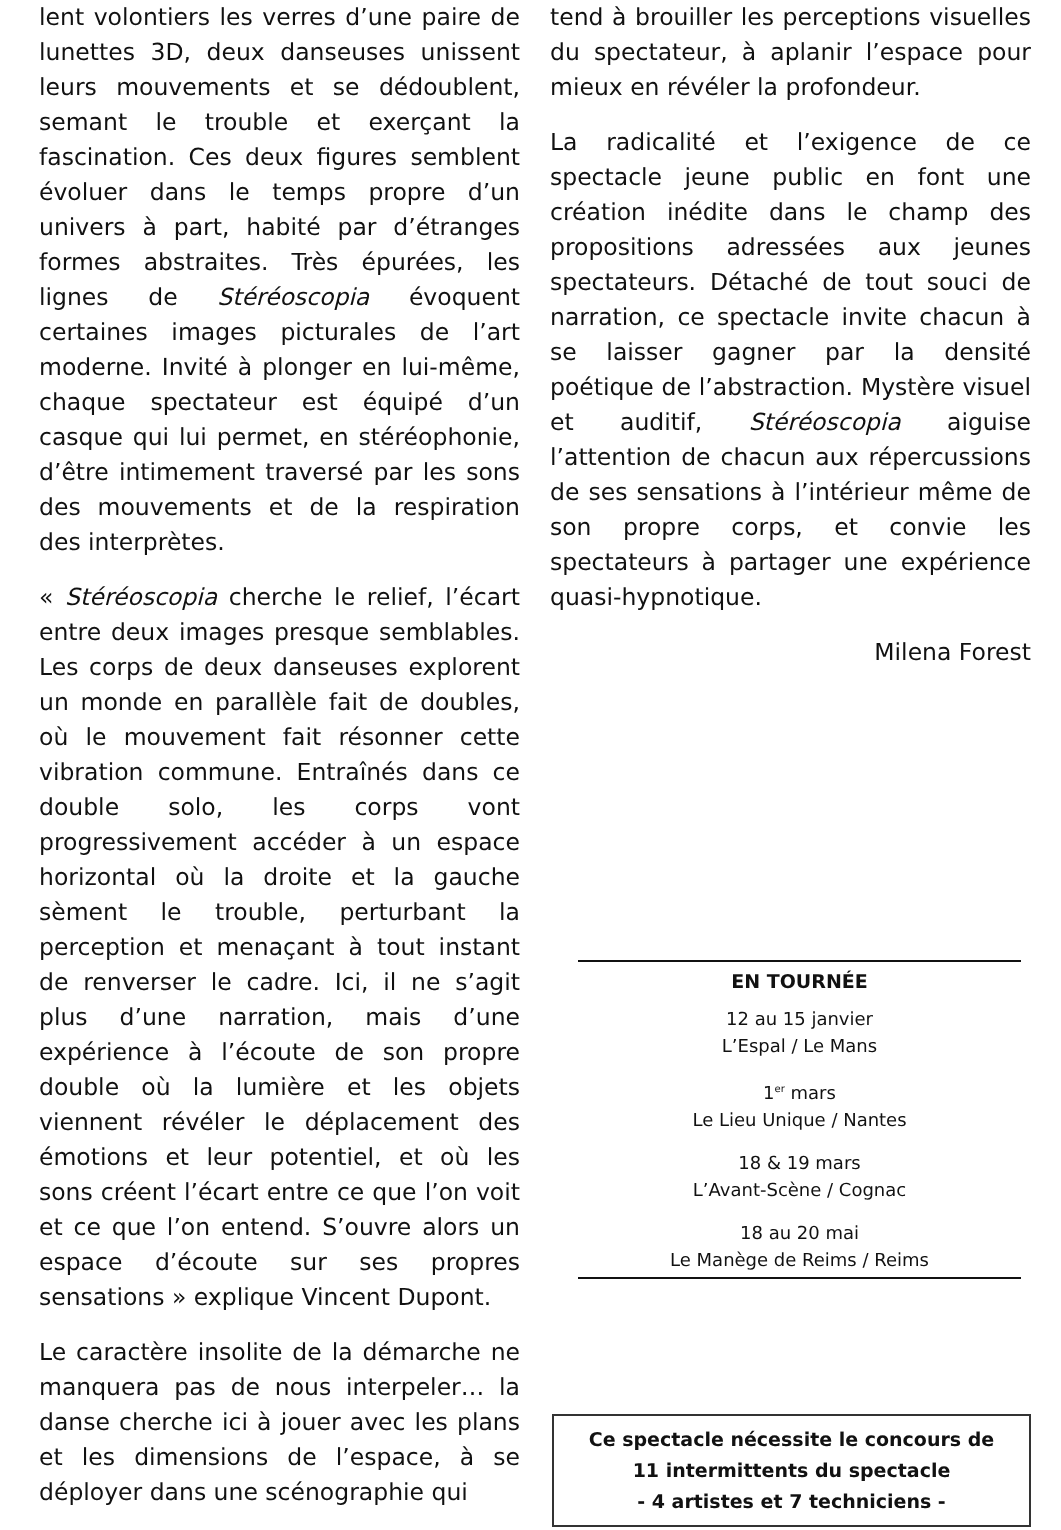lent volontiers les verres d’une paire de lunettes 3D, deux danseuses unissent leurs mouvements et se dédoublent, semant le trouble et exerçant la fascination. Ces deux figures semblent évoluer dans le temps propre d’un univers à part, habité par d’étranges formes abstraites. Très épurées, les lignes de Stéréoscopia évoquent certaines images picturales de l’art moderne. Invité à plonger en lui-même, chaque spectateur est équipé d’un casque qui lui permet, en stéréophonie, d’être intimement traversé par les sons des mouvements et de la respiration des interprètes.
« Stéréoscopia cherche le relief, l’écart entre deux images presque semblables. Les corps de deux danseuses explorent un monde en parallèle fait de doubles, où le mouvement fait résonner cette vibration commune. Entraînés dans ce double solo, les corps vont progressivement accéder à un espace horizontal où la droite et la gauche sèment le trouble, perturbant la perception et menaçant à tout instant de renverser le cadre. Ici, il ne s’agit plus d’une narration, mais d’une expérience à l’écoute de son propre double où la lumière et les objets viennent révéler le déplacement des émotions et leur potentiel, et où les sons créent l’écart entre ce que l’on voit et ce que l’on entend. S’ouvre alors un espace d’écoute sur ses propres sensations » explique Vincent Dupont.
Le caractère insolite de la démarche ne manquera pas de nous interpeler… la danse cherche ici à jouer avec les plans et les dimensions de l’espace, à se déployer dans une scénographie qui
tend à brouiller les perceptions visuelles du spectateur, à aplanir l’espace pour mieux en révéler la profondeur.
La radicalité et l’exigence de ce spectacle jeune public en font une création inédite dans le champ des propositions adressées aux jeunes spectateurs. Détaché de tout souci de narration, ce spectacle invite chacun à se laisser gagner par la densité poétique de l’abstraction. Mystère visuel et auditif, Stéréoscopia aiguise l’attention de chacun aux répercussions de ses sensations à l’intérieur même de son propre corps, et convie les spectateurs à partager une expérience quasi-hypnotique.
Milena Forest
EN TOURNÉE
12 au 15 janvier
L’Espal / Le Mans
1<sup>er</sup> mars
Le Lieu Unique / Nantes
18 & 19 mars
L’Avant-Scène / Cognac
18 au 20 mai
Le Manège de Reims / Reims
Ce spectacle nécessite le concours de
11 intermittents du spectacle
- 4 artistes et 7 techniciens -